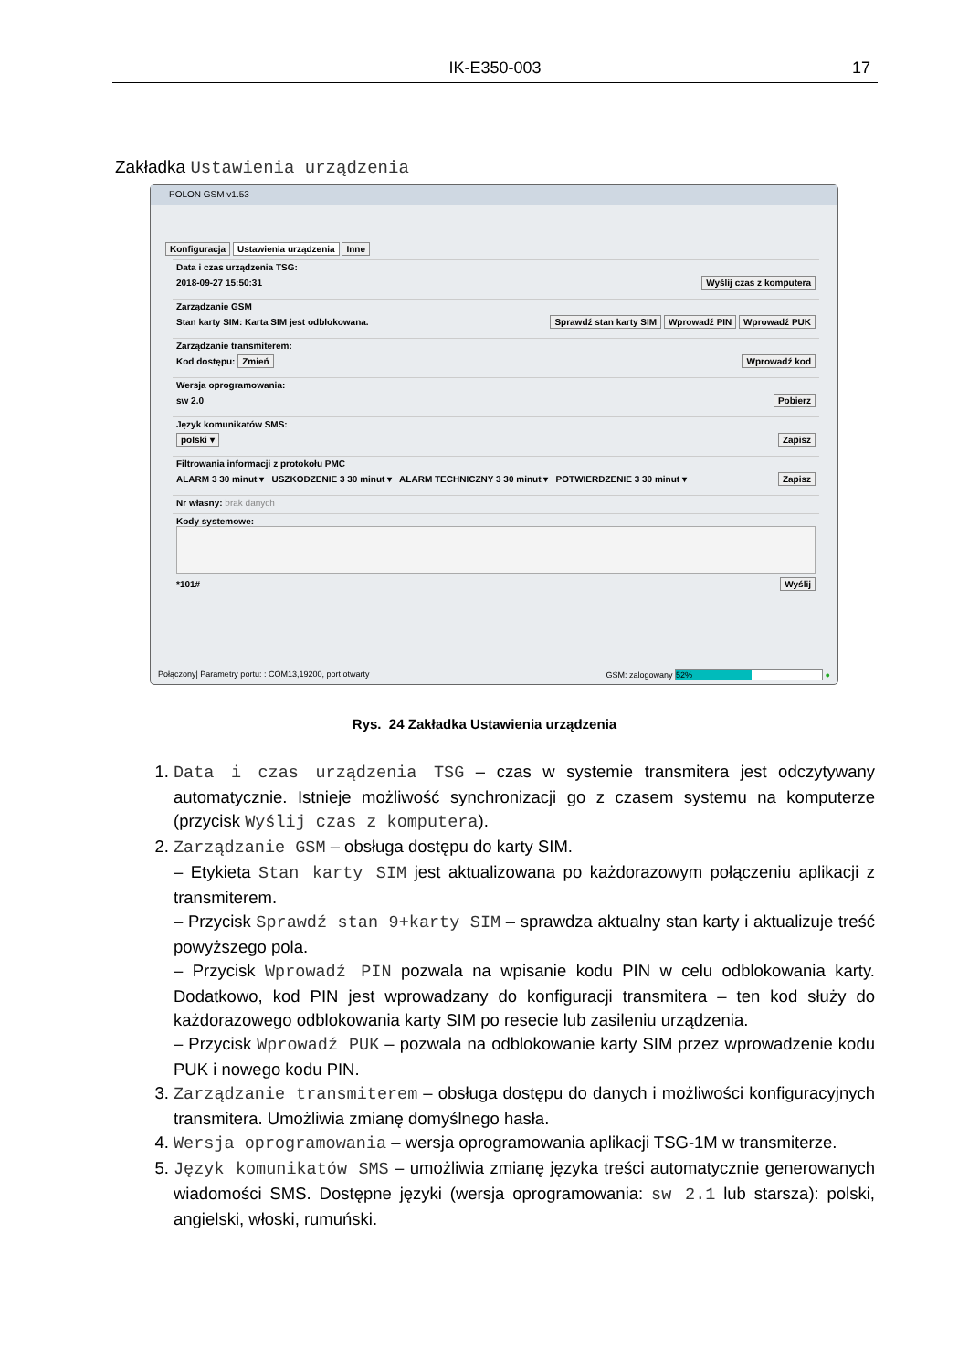IK-E350-003 17
Zakładka Ustawienia urządzenia
POLON GSM v1.53
Konfiguracja Ustawienia urządzenia Inne
Data i czas urządzenia TSG:
2018-09-27 15:50:31 Wyślij czas z komputera
Zarządzanie GSM
Stan karty SIM: Karta SIM jest odblokowana. Sprawdź stan karty SIM Wprowadź PIN Wprowadź PUK
Zarządzanie transmiterem:
Kod dostępu: Zmień Wprowadź kod
Wersja oprogramowania:
sw 2.0 Pobierz
Język komunikatów SMS:
polski ▾ Zapisz
Filtrowania informacji z protokołu PMC
ALARM 3 30 minut ▾ USZKODZENIE 3 30 minut ▾ ALARM TECHNICZNY 3 30 minut ▾ POTWIERDZENIE 3 30 minut ▾ Zapisz
Nr własny: brak danych
Kody systemowe:
*101# Wyślij
Połączony| Parametry portu: : COM13,19200, port otwarty GSM: zalogowany 52% ●
Rys. 24 Zakładka Ustawienia urządzenia
1. Data i czas urządzenia TSG – czas w systemie transmitera jest odczytywany automatycznie. Istnieje możliwość synchronizacji go z czasem systemu na komputerze (przycisk Wyślij czas z komputera).
2. Zarządzanie GSM – obsługa dostępu do karty SIM.
– Etykieta Stan karty SIM jest aktualizowana po każdorazowym połączeniu aplikacji z transmiterem.
– Przycisk Sprawdź stan 9+karty SIM – sprawdza aktualny stan karty i aktualizuje treść powyższego pola.
– Przycisk Wprowadź PIN pozwala na wpisanie kodu PIN w celu odblokowania karty. Dodatkowo, kod PIN jest wprowadzany do konfiguracji transmitera – ten kod służy do każdorazowego odblokowania karty SIM po resecie lub zasileniu urządzenia.
– Przycisk Wprowadź PUK – pozwala na odblokowanie karty SIM przez wprowadzenie kodu PUK i nowego kodu PIN.
3. Zarządzanie transmiterem – obsługa dostępu do danych i możliwości konfiguracyjnych transmitera. Umożliwia zmianę domyślnego hasła.
4. Wersja oprogramowania – wersja oprogramowania aplikacji TSG-1M w transmiterze.
5. Język komunikatów SMS – umożliwia zmianę języka treści automatycznie generowanych wiadomości SMS. Dostępne języki (wersja oprogramowania: sw 2.1 lub starsza): polski, angielski, włoski, rumuński.